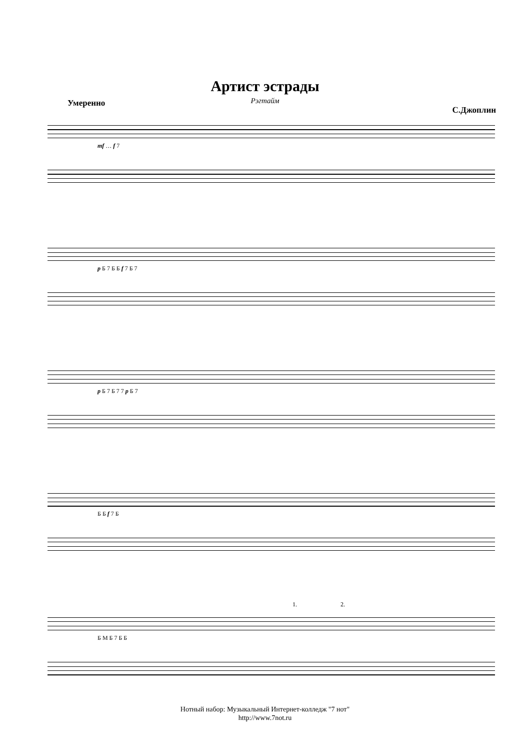Артист эстрады
Рэгтайм
Умеренно С.Джоплин
mf … f 7
p Б 7 Б Б f 7 Б 7
p Б 7 Б 7 7 p Б 7
Б Б f 7 Б
1. 2.
Б М Б 7 Б Б
Нотный набор: Музыкальный Интернет-колледж "7 нот"
http://www.7not.ru